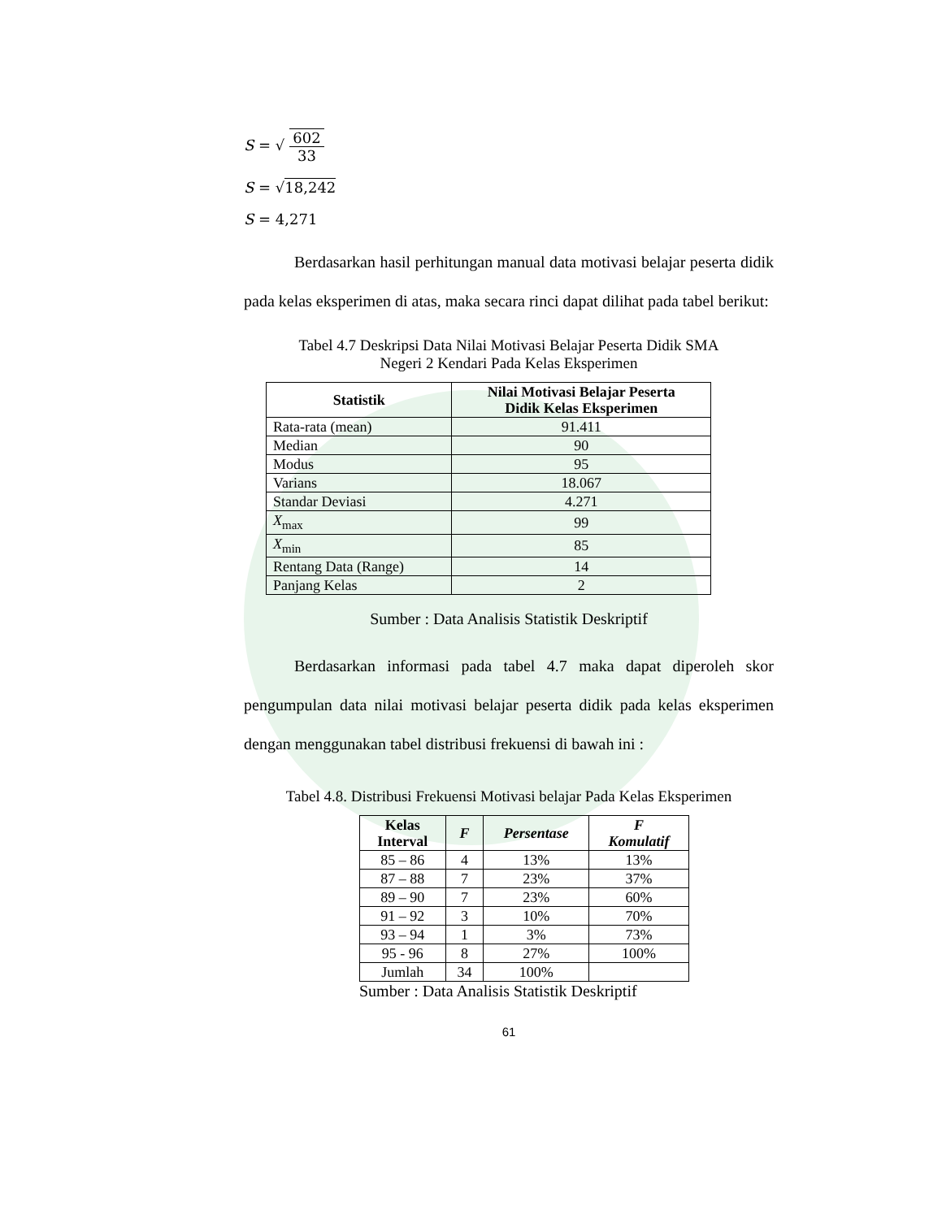S = √ 602 33
S = √18,242
S = 4,271
Berdasarkan hasil perhitungan manual data motivasi belajar peserta didik pada kelas eksperimen di atas, maka secara rinci dapat dilihat pada tabel berikut:
Tabel 4.7 Deskripsi Data Nilai Motivasi Belajar Peserta Didik SMA
Negeri 2 Kendari Pada Kelas Eksperimen
| Statistik | Nilai Motivasi Belajar Peserta Didik Kelas Eksperimen |
| --- | --- |
| Rata-rata (mean) | 91.411 |
| Median | 90 |
| Modus | 95 |
| Varians | 18.067 |
| Standar Deviasi | 4.271 |
| X<sub>max</sub> | 99 |
| X<sub>min</sub> | 85 |
| Rentang Data (Range) | 14 |
| Panjang Kelas | 2 |
Sumber : Data Analisis Statistik Deskriptif
Berdasarkan informasi pada tabel 4.7 maka dapat diperoleh skor pengumpulan data nilai motivasi belajar peserta didik pada kelas eksperimen dengan menggunakan tabel distribusi frekuensi di bawah ini :
Tabel 4.8. Distribusi Frekuensi Motivasi belajar Pada Kelas Eksperimen
| Kelas Interval | F | Persentase | F Komulatif |
| --- | --- | --- | --- |
| 85 – 86 | 4 | 13% | 13% |
| 87 – 88 | 7 | 23% | 37% |
| 89 – 90 | 7 | 23% | 60% |
| 91 – 92 | 3 | 10% | 70% |
| 93 – 94 | 1 | 3% | 73% |
| 95 - 96 | 8 | 27% | 100% |
| Jumlah | 34 | 100% | |
Sumber : Data Analisis Statistik Deskriptif
61